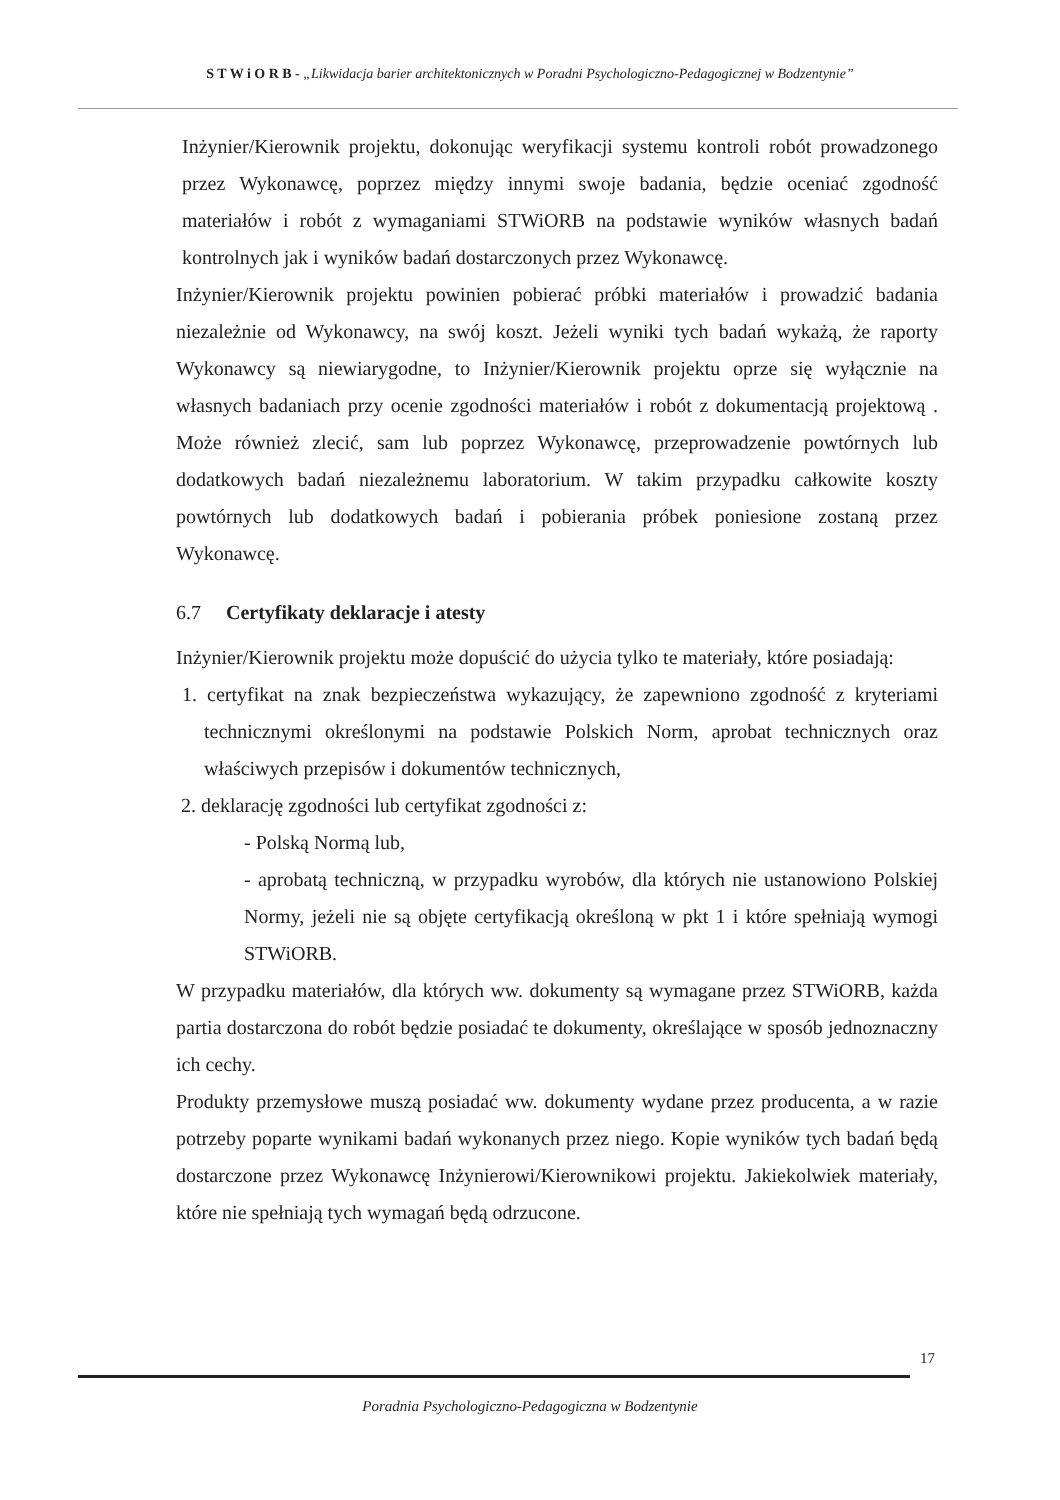S T W i O R B - „Likwidacja barier architektonicznych w Poradni Psychologiczno-Pedagogicznej w Bodzentynie”
Inżynier/Kierownik projektu, dokonując weryfikacji systemu kontroli robót prowadzonego przez Wykonawcę, poprzez między innymi swoje badania, będzie oceniać zgodność materiałów i robót z wymaganiami STWiORB na podstawie wyników własnych badań kontrolnych jak i wyników badań dostarczonych przez Wykonawcę.
Inżynier/Kierownik projektu powinien pobierać próbki materiałów i prowadzić badania niezależnie od Wykonawcy, na swój koszt. Jeżeli wyniki tych badań wykażą, że raporty Wykonawcy są niewiarygodne, to Inżynier/Kierownik projektu oprze się wyłącznie na własnych badaniach przy ocenie zgodności materiałów i robót z dokumentacją projektową . Może również zlecić, sam lub poprzez Wykonawcę, przeprowadzenie powtórnych lub dodatkowych badań niezależnemu laboratorium. W takim przypadku całkowite koszty powtórnych lub dodatkowych badań i pobierania próbek poniesione zostaną przez Wykonawcę.
6.7 Certyfikaty deklaracje i atesty
Inżynier/Kierownik projektu może dopuścić do użycia tylko te materiały, które posiadają:
1. certyfikat na znak bezpieczeństwa wykazujący, że zapewniono zgodność z kryteriami technicznymi określonymi na podstawie Polskich Norm, aprobat technicznych oraz właściwych przepisów i dokumentów technicznych,
2. deklarację zgodności lub certyfikat zgodności z:
- Polską Normą lub,
- aprobatą techniczną, w przypadku wyrobów, dla których nie ustanowiono Polskiej Normy, jeżeli nie są objęte certyfikacją określoną w pkt 1 i które spełniają wymogi STWiORB.
W przypadku materiałów, dla których ww. dokumenty są wymagane przez STWiORB, każda partia dostarczona do robót będzie posiadać te dokumenty, określające w sposób jednoznaczny ich cechy.
Produkty przemysłowe muszą posiadać ww. dokumenty wydane przez producenta, a w razie potrzeby poparte wynikami badań wykonanych przez niego. Kopie wyników tych badań będą dostarczone przez Wykonawcę Inżynierowi/Kierownikowi projektu. Jakiekolwiek materiały, które nie spełniają tych wymagań będą odrzucone.
17
Poradnia Psychologiczno-Pedagogiczna w Bodzentynie